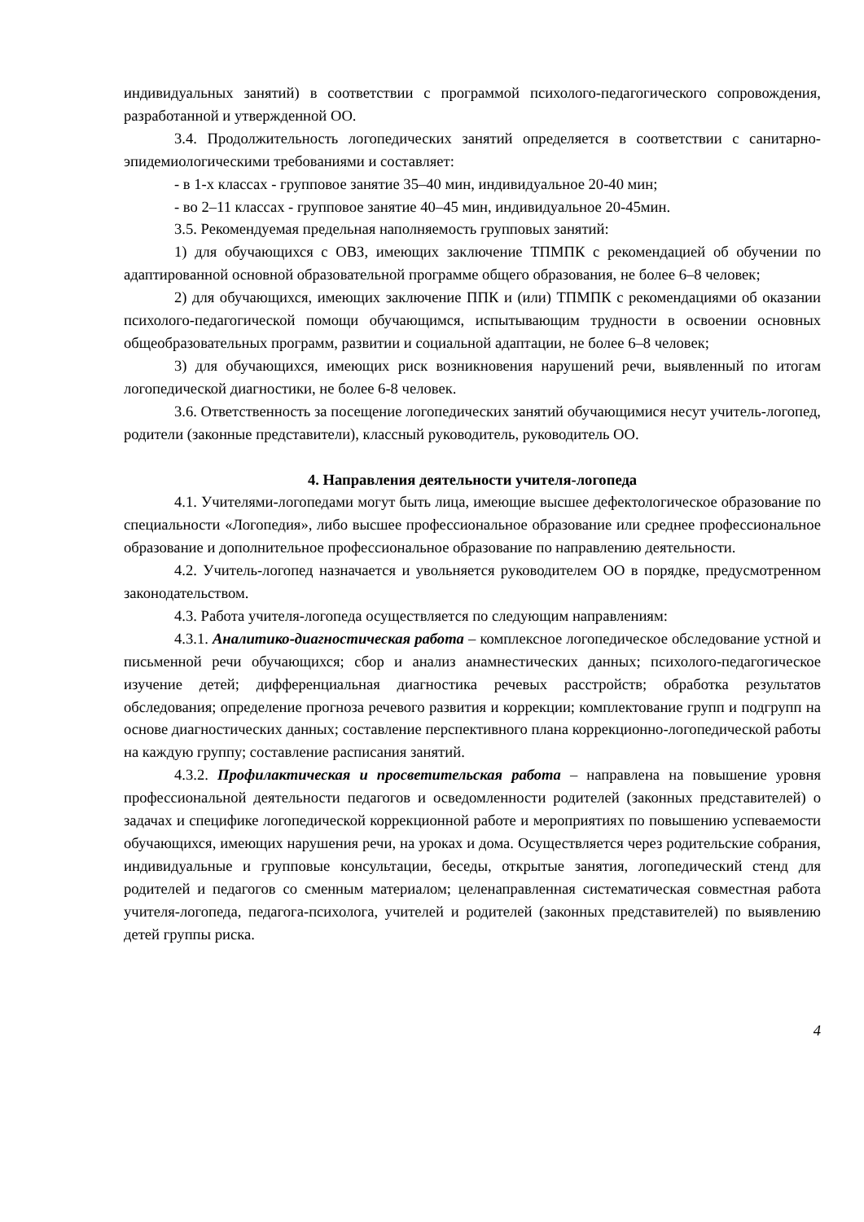индивидуальных занятий) в соответствии с программой психолого-педагогического сопровождения, разработанной и утвержденной ОО.
3.4. Продолжительность логопедических занятий определяется в соответствии с санитарно-эпидемиологическими требованиями и составляет:
- в 1-х классах - групповое занятие 35–40 мин, индивидуальное 20-40 мин;
- во 2–11 классах - групповое занятие 40–45 мин, индивидуальное 20-45мин.
3.5. Рекомендуемая предельная наполняемость групповых занятий:
1) для обучающихся с ОВЗ, имеющих заключение ТПМПК с рекомендацией об обучении по адаптированной основной образовательной программе общего образования, не более 6–8 человек;
2) для обучающихся, имеющих заключение ППК и (или) ТПМПК с рекомендациями об оказании психолого-педагогической помощи обучающимся, испытывающим трудности в освоении основных общеобразовательных программ, развитии и социальной адаптации, не более 6–8 человек;
3) для обучающихся, имеющих риск возникновения нарушений речи, выявленный по итогам логопедической диагностики, не более 6-8 человек.
3.6. Ответственность за посещение логопедических занятий обучающимися несут учитель-логопед, родители (законные представители), классный руководитель, руководитель ОО.
4. Направления деятельности учителя-логопеда
4.1. Учителями-логопедами могут быть лица, имеющие высшее дефектологическое образование по специальности «Логопедия», либо высшее профессиональное образование или среднее профессиональное образование и дополнительное профессиональное образование по направлению деятельности.
4.2. Учитель-логопед назначается и увольняется руководителем ОО в порядке, предусмотренном законодательством.
4.3. Работа учителя-логопеда осуществляется по следующим направлениям:
4.3.1. Аналитико-диагностическая работа – комплексное логопедическое обследование устной и письменной речи обучающихся; сбор и анализ анамнестических данных; психолого-педагогическое изучение детей; дифференциальная диагностика речевых расстройств; обработка результатов обследования; определение прогноза речевого развития и коррекции; комплектование групп и подгрупп на основе диагностических данных; составление перспективного плана коррекционно-логопедической работы на каждую группу; составление расписания занятий.
4.3.2. Профилактическая и просветительская работа – направлена на повышение уровня профессиональной деятельности педагогов и осведомленности родителей (законных представителей) о задачах и специфике логопедической коррекционной работе и мероприятиях по повышению успеваемости обучающихся, имеющих нарушения речи, на уроках и дома. Осуществляется через родительские собрания, индивидуальные и групповые консультации, беседы, открытые занятия, логопедический стенд для родителей и педагогов со сменным материалом; целенаправленная систематическая совместная работа учителя-логопеда, педагога-психолога, учителей и родителей (законных представителей) по выявлению детей группы риска.
4